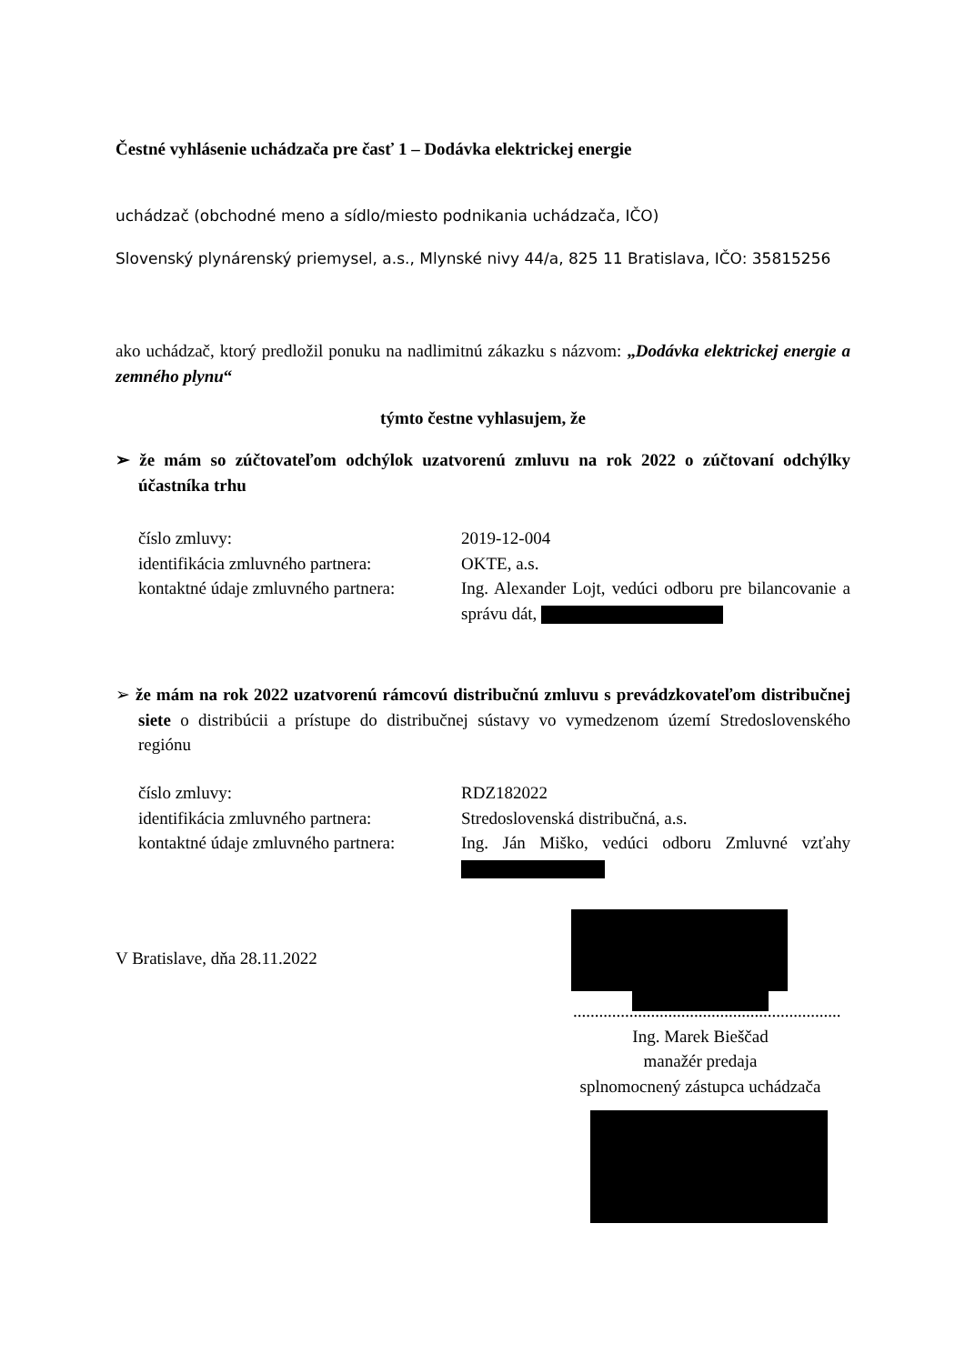Čestné vyhlásenie uchádzača pre časť 1 – Dodávka elektrickej energie
uchádzač (obchodné meno a sídlo/miesto podnikania uchádzača, IČO)
Slovenský plynárenský priemysel, a.s., Mlynské nivy 44/a, 825 11 Bratislava, IČO: 35815256
ako uchádzač, ktorý predložil ponuku na nadlimitnú zákazku s názvom: „Dodávka elektrickej energie a zemného plynu“
týmto čestne vyhlasujem, že
➢ že mám so zúčtovateľom odchýlok uzatvorenú zmluvu na rok 2022 o zúčtovaní odchýlky účastníka trhu
číslo zmluvy: 2019-12-004
identifikácia zmluvného partnera:
OKTE, a.s.
kontaktné údaje zmluvného partnera:
Ing. Alexander Lojt, vedúci odboru pre bilancovanie a správu dát,
➢ že mám na rok 2022 uzatvorenú rámcovú distribučnú zmluvu s prevádzkovateľom distribučnej siete o distribúcii a prístupe do distribučnej sústavy vo vymedzenom území Stredoslovenského regiónu
číslo zmluvy: RDZ182022
identifikácia zmluvného partnera:
Stredoslovenská distribučná, a.s.
kontaktné údaje zmluvného partnera:
Ing. Ján Miško, vedúci odboru Zmluvné vzťahy
V Bratislave, dňa 28.11.2022
..............................................................
Ing. Marek Bieščad
manažér predaja
splnomocnený zástupca uchádzača